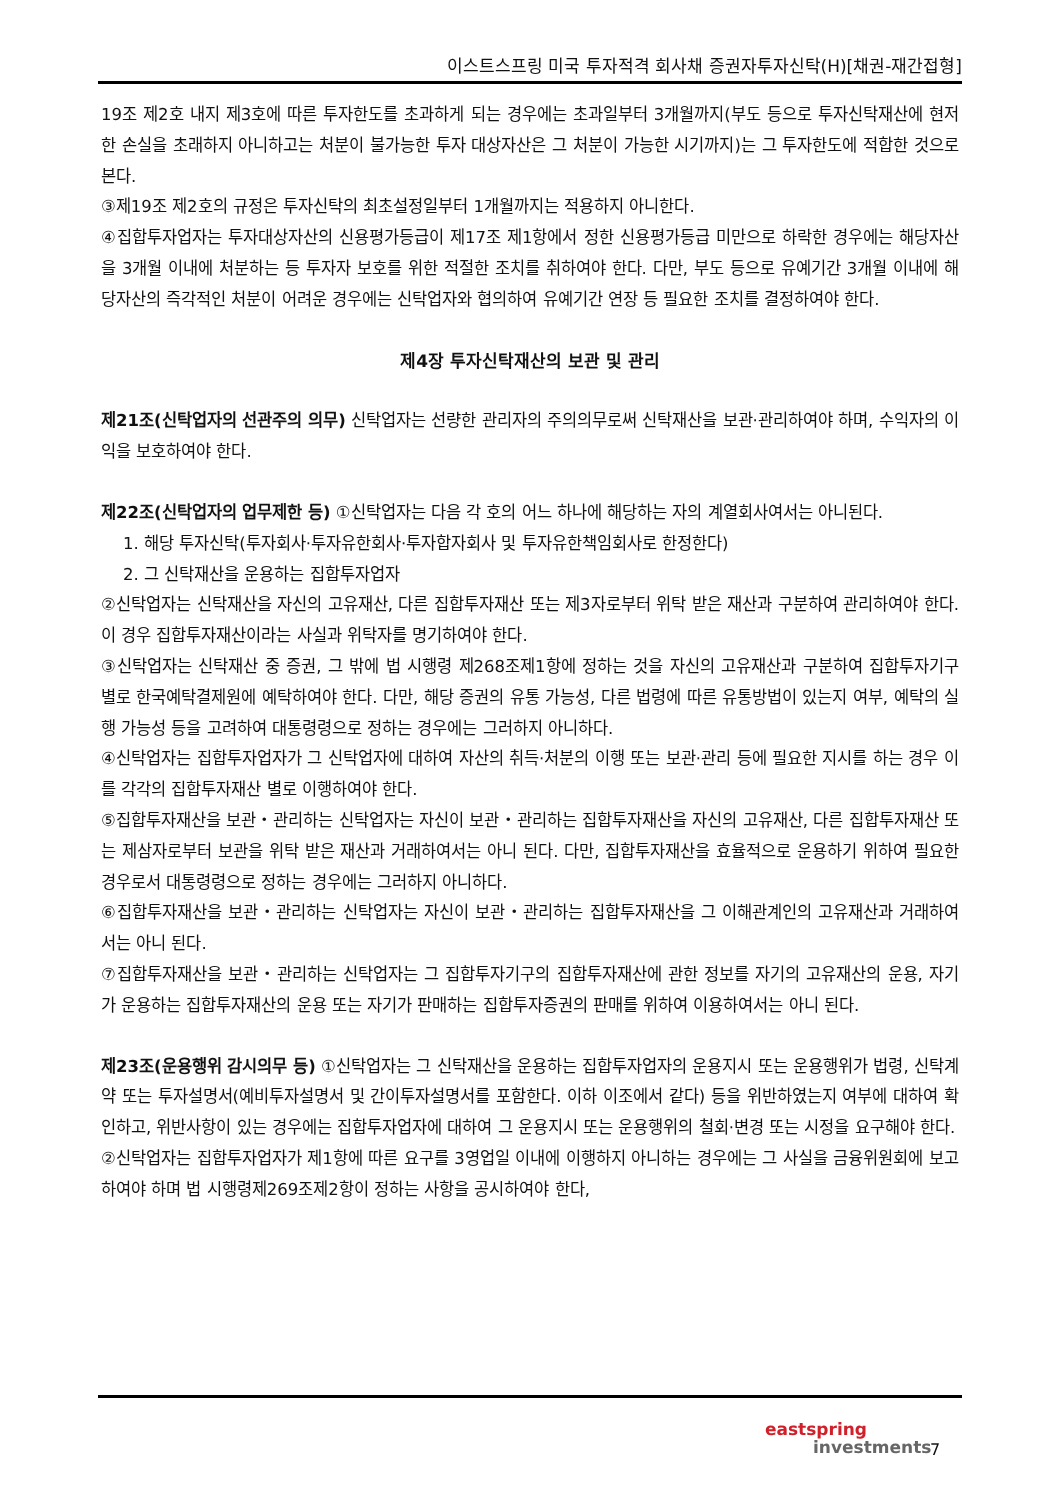이스트스프링 미국 투자적격 회사채 증권자투자신탁(H)[채권-재간접형]
19조 제2호 내지 제3호에 따른 투자한도를 초과하게 되는 경우에는 초과일부터 3개월까지(부도 등으로 투자신탁재산에 현저한 손실을 초래하지 아니하고는 처분이 불가능한 투자 대상자산은 그 처분이 가능한 시기까지)는 그 투자한도에 적합한 것으로 본다.
③제19조 제2호의 규정은 투자신탁의 최초설정일부터 1개월까지는 적용하지 아니한다.
④집합투자업자는 투자대상자산의 신용평가등급이 제17조 제1항에서 정한 신용평가등급 미만으로 하락한 경우에는 해당자산을 3개월 이내에 처분하는 등 투자자 보호를 위한 적절한 조치를 취하여야 한다. 다만, 부도 등으로 유예기간 3개월 이내에 해당자산의 즉각적인 처분이 어려운 경우에는 신탁업자와 협의하여 유예기간 연장 등 필요한 조치를 결정하여야 한다.
제4장 투자신탁재산의 보관 및 관리
제21조(신탁업자의 선관주의 의무) 신탁업자는 선량한 관리자의 주의의무로써 신탁재산을 보관·관리하여야 하며, 수익자의 이익을 보호하여야 한다.
제22조(신탁업자의 업무제한 등) ①신탁업자는 다음 각 호의 어느 하나에 해당하는 자의 계열회사여서는 아니된다.
1. 해당 투자신탁(투자회사·투자유한회사·투자합자회사 및 투자유한책임회사로 한정한다)
2. 그 신탁재산을 운용하는 집합투자업자
②신탁업자는 신탁재산을 자신의 고유재산, 다른 집합투자재산 또는 제3자로부터 위탁 받은 재산과 구분하여 관리하여야 한다. 이 경우 집합투자재산이라는 사실과 위탁자를 명기하여야 한다.
③신탁업자는 신탁재산 중 증권, 그 밖에 법 시행령 제268조제1항에 정하는 것을 자신의 고유재산과 구분하여 집합투자기구 별로 한국예탁결제원에 예탁하여야 한다. 다만, 해당 증권의 유통 가능성, 다른 법령에 따른 유통방법이 있는지 여부, 예탁의 실행 가능성 등을 고려하여 대통령령으로 정하는 경우에는 그러하지 아니하다.
④신탁업자는 집합투자업자가 그 신탁업자에 대하여 자산의 취득·처분의 이행 또는 보관·관리 등에 필요한 지시를 하는 경우 이를 각각의 집합투자재산 별로 이행하여야 한다.
⑤집합투자재산을 보관・관리하는 신탁업자는 자신이 보관・관리하는 집합투자재산을 자신의 고유재산, 다른 집합투자재산 또는 제삼자로부터 보관을 위탁 받은 재산과 거래하여서는 아니 된다. 다만, 집합투자재산을 효율적으로 운용하기 위하여 필요한 경우로서 대통령령으로 정하는 경우에는 그러하지 아니하다.
⑥집합투자재산을 보관・관리하는 신탁업자는 자신이 보관・관리하는 집합투자재산을 그 이해관계인의 고유재산과 거래하여서는 아니 된다.
⑦집합투자재산을 보관・관리하는 신탁업자는 그 집합투자기구의 집합투자재산에 관한 정보를 자기의 고유재산의 운용, 자기가 운용하는 집합투자재산의 운용 또는 자기가 판매하는 집합투자증권의 판매를 위하여 이용하여서는 아니 된다.
제23조(운용행위 감시의무 등) ①신탁업자는 그 신탁재산을 운용하는 집합투자업자의 운용지시 또는 운용행위가 법령, 신탁계약 또는 투자설명서(예비투자설명서 및 간이투자설명서를 포함한다. 이하 이조에서 같다) 등을 위반하였는지 여부에 대하여 확인하고, 위반사항이 있는 경우에는 집합투자업자에 대하여 그 운용지시 또는 운용행위의 철회·변경 또는 시정을 요구해야 한다.
②신탁업자는 집합투자업자가 제1항에 따른 요구를 3영업일 이내에 이행하지 아니하는 경우에는 그 사실을 금융위원회에 보고하여야 하며 법 시행령제269조제2항이 정하는 사항을 공시하여야 한다,
eastspring
investments
7